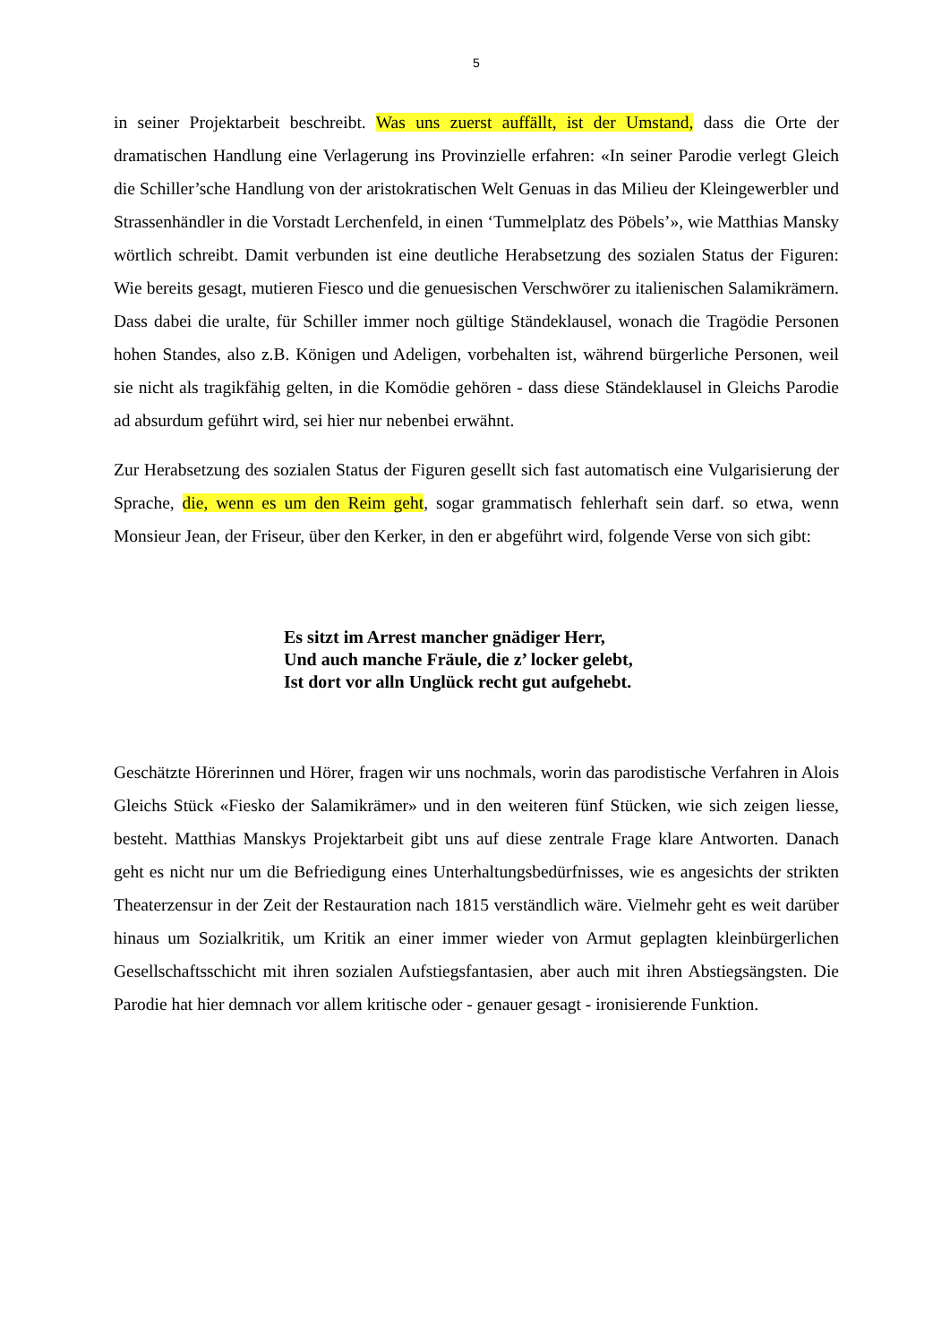5
in seiner Projektarbeit beschreibt. Was uns zuerst auffällt, ist der Umstand, dass die Orte der dramatischen Handlung eine Verlagerung ins Provinzielle erfahren: «In seiner Parodie verlegt Gleich die Schiller’sche Handlung von der aristokratischen Welt Genuas in das Milieu der Kleingewerbler und Strassenhändler in die Vorstadt Lerchenfeld, in einen ‘Tummelplatz des Pöbels’», wie Matthias Mansky wörtlich schreibt. Damit verbunden ist eine deutliche Herabsetzung des sozialen Status der Figuren: Wie bereits gesagt, mutieren Fiesco und die genuesischen Verschwörer zu italienischen Salamikrämern. Dass dabei die uralte, für Schiller immer noch gültige Ständeklausel, wonach die Tragödie Personen hohen Standes, also z.B. Königen und Adeligen, vorbehalten ist, während bürgerliche Personen, weil sie nicht als tragikfähig gelten, in die Komödie gehören - dass diese Ständeklausel in Gleichs Parodie ad absurdum geführt wird, sei hier nur nebenbei erwähnt.
Zur Herabsetzung des sozialen Status der Figuren gesellt sich fast automatisch eine Vulgarisierung der Sprache, die, wenn es um den Reim geht, sogar grammatisch fehlerhaft sein darf. so etwa, wenn Monsieur Jean, der Friseur, über den Kerker, in den er abgeführt wird, folgende Verse von sich gibt:
Es sitzt im Arrest mancher gnädiger Herr,
Und auch manche Fräule, die z’ locker gelebt,
Ist dort vor alln Unglück recht gut aufgehebt.
Geschätzte Hörerinnen und Hörer, fragen wir uns nochmals, worin das parodistische Verfahren in Alois Gleichs Stück «Fiesko der Salamikrämer» und in den weiteren fünf Stücken, wie sich zeigen liesse, besteht. Matthias Manskys Projektarbeit gibt uns auf diese zentrale Frage klare Antworten. Danach geht es nicht nur um die Befriedigung eines Unterhaltungsbedürfnisses, wie es angesichts der strikten Theaterzensur in der Zeit der Restauration nach 1815 verständlich wäre. Vielmehr geht es weit darüber hinaus um Sozialkritik, um Kritik an einer immer wieder von Armut geplagten kleinbürgerlichen Gesellschaftsschicht mit ihren sozialen Aufstiegsfantasien, aber auch mit ihren Abstiegsängsten. Die Parodie hat hier demnach vor allem kritische oder - genauer gesagt - ironisierende Funktion.